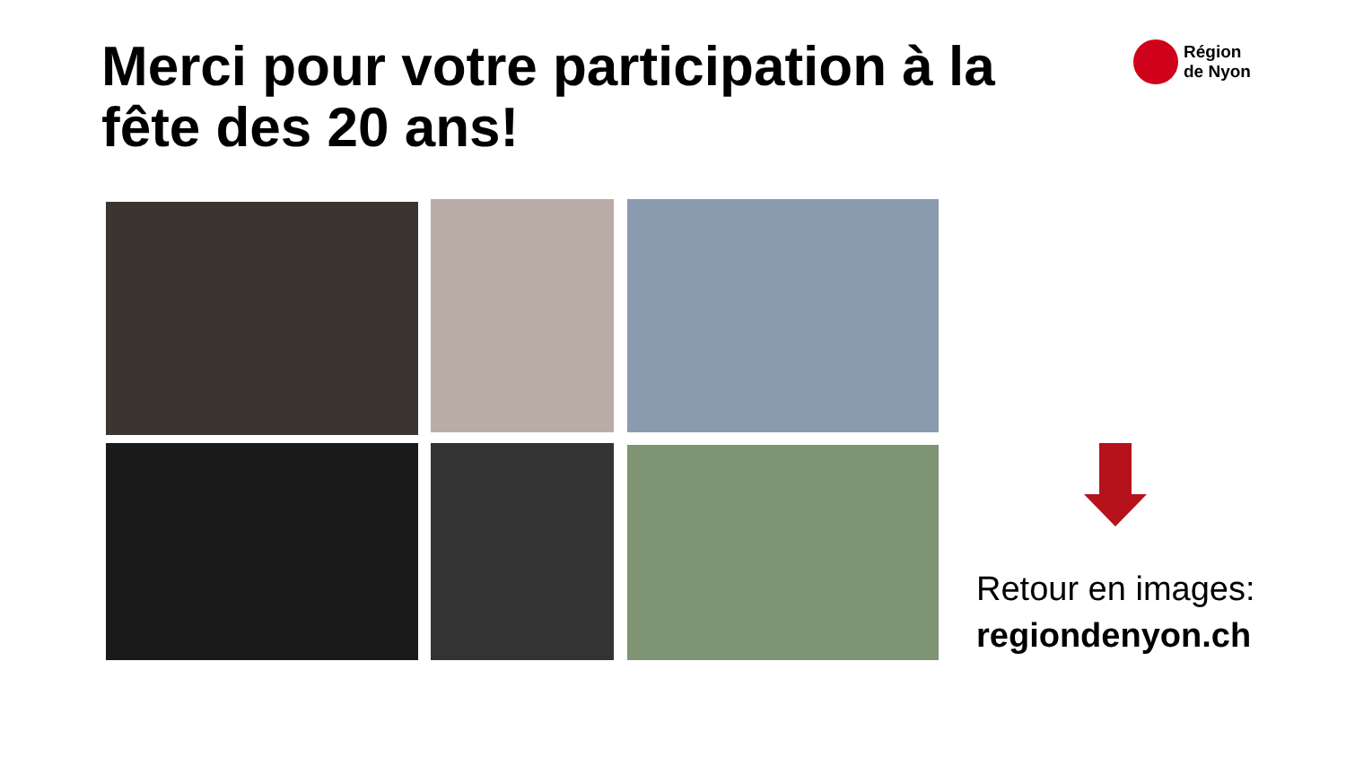Merci pour votre participation à la fête des 20 ans!
Région
de Nyon
Retour en images:
regiondenyon.ch